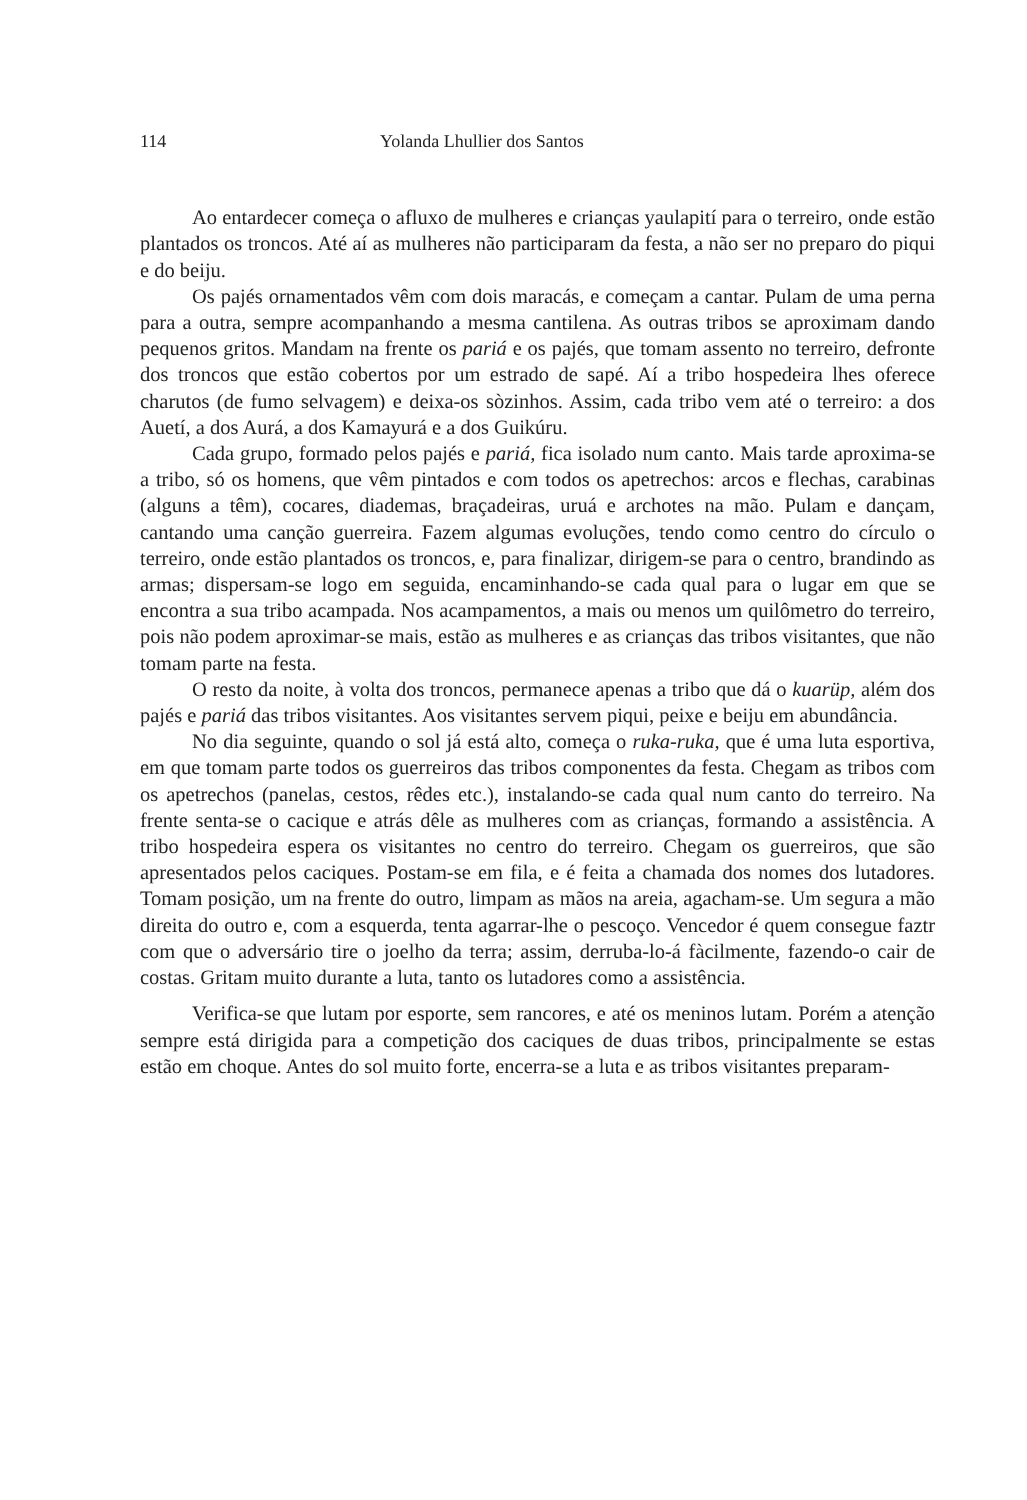114 Yolanda Lhullier dos Santos
Ao entardecer começa o afluxo de mulheres e crianças yaulapití para o terreiro, onde estão plantados os troncos. Até aí as mulheres não participaram da festa, a não ser no preparo do piqui e do beiju.
Os pajés ornamentados vêm com dois maracás, e começam a cantar. Pulam de uma perna para a outra, sempre acompanhando a mesma cantilena. As outras tribos se aproximam dando pequenos gritos. Mandam na frente os pariá e os pajés, que tomam assento no terreiro, defronte dos troncos que estão cobertos por um estrado de sapé. Aí a tribo hospedeira lhes oferece charutos (de fumo selvagem) e deixa-os sòzinhos. Assim, cada tribo vem até o terreiro: a dos Auetí, a dos Aurá, a dos Kamayurá e a dos Guikúru.
Cada grupo, formado pelos pajés e pariá, fica isolado num canto. Mais tarde aproxima-se a tribo, só os homens, que vêm pintados e com todos os apetrechos: arcos e flechas, carabinas (alguns a têm), cocares, diademas, braçadeiras, uruá e archotes na mão. Pulam e dançam, cantando uma canção guerreira. Fazem algumas evoluções, tendo como centro do círculo o terreiro, onde estão plantados os troncos, e, para finalizar, dirigem-se para o centro, brandindo as armas; dispersam-se logo em seguida, encaminhando-se cada qual para o lugar em que se encontra a sua tribo acampada. Nos acampamentos, a mais ou menos um quilômetro do terreiro, pois não podem aproximar-se mais, estão as mulheres e as crianças das tribos visitantes, que não tomam parte na festa.
O resto da noite, à volta dos troncos, permanece apenas a tribo que dá o kuarüp, além dos pajés e pariá das tribos visitantes. Aos visitantes servem piqui, peixe e beiju em abundância.
No dia seguinte, quando o sol já está alto, começa o ruka-ruka, que é uma luta esportiva, em que tomam parte todos os guerreiros das tribos componentes da festa. Chegam as tribos com os apetrechos (panelas, cestos, rêdes etc.), instalando-se cada qual num canto do terreiro. Na frente senta-se o cacique e atrás dêle as mulheres com as crianças, formando a assistência. A tribo hospedeira espera os visitantes no centro do terreiro. Chegam os guerreiros, que são apresentados pelos caciques. Postam-se em fila, e é feita a chamada dos nomes dos lutadores. Tomam posição, um na frente do outro, limpam as mãos na areia, agacham-se. Um segura a mão direita do outro e, com a esquerda, tenta agarrar-lhe o pescoço. Vencedor é quem consegue faztr com que o adversário tire o joelho da terra; assim, derruba-lo-á fàcilmente, fazendo-o cair de costas. Gritam muito durante a luta, tanto os lutadores como a assistência.
Verifica-se que lutam por esporte, sem rancores, e até os meninos lutam. Porém a atenção sempre está dirigida para a competição dos caciques de duas tribos, principalmente se estas estão em choque. Antes do sol muito forte, encerra-se a luta e as tribos visitantes preparam-